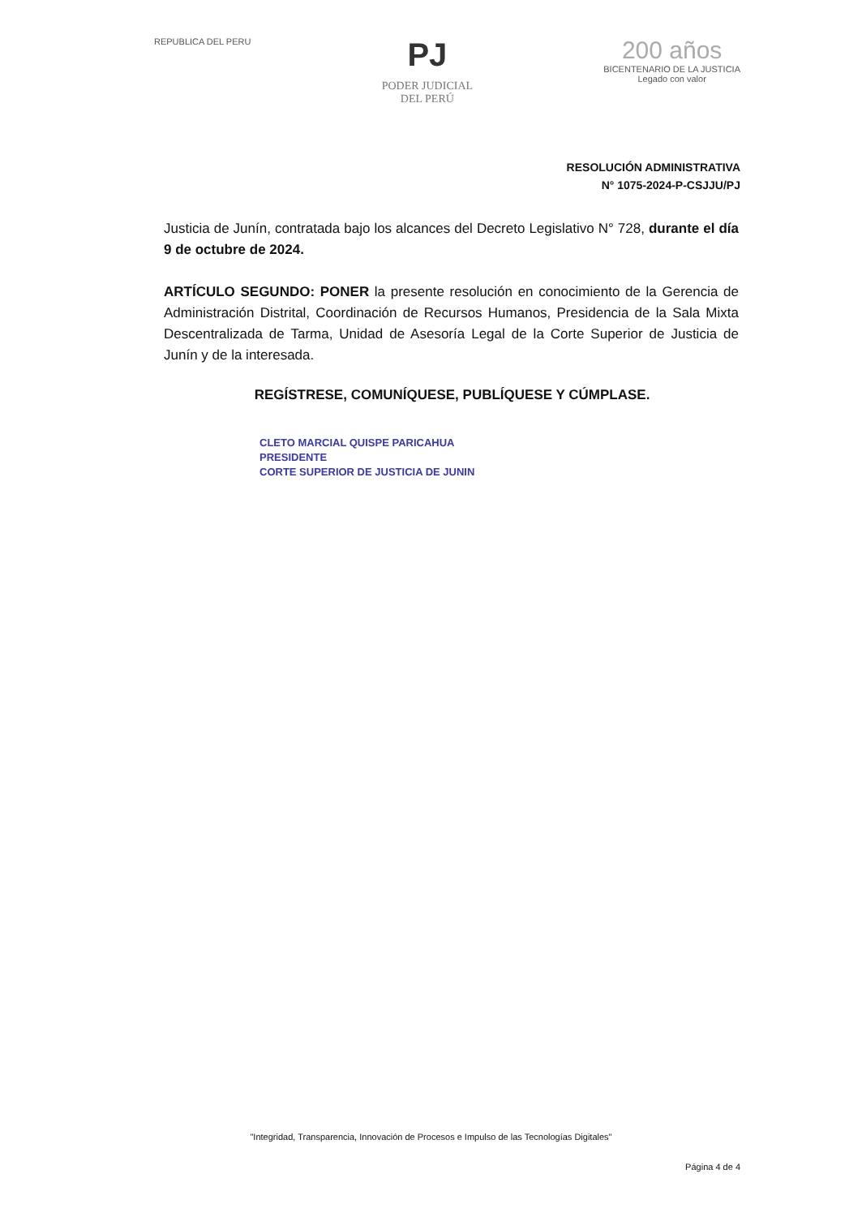REPUBLICA DEL PERU
PJ
PODER JUDICIAL
DEL PERÚ
200 años
BICENTENARIO DE LA JUSTICIA
Legado con valor
RESOLUCIÓN ADMINISTRATIVA
N° 1075-2024-P-CSJJU/PJ
Justicia de Junín, contratada bajo los alcances del Decreto Legislativo N° 728, durante el día 9 de octubre de 2024.
ARTÍCULO SEGUNDO: PONER la presente resolución en conocimiento de la Gerencia de Administración Distrital, Coordinación de Recursos Humanos, Presidencia de la Sala Mixta Descentralizada de Tarma, Unidad de Asesoría Legal de la Corte Superior de Justicia de Junín y de la interesada.
REGÍSTRESE, COMUNÍQUESE, PUBLÍQUESE Y CÚMPLASE.
CLETO MARCIAL QUISPE PARICAHUA
PRESIDENTE
CORTE SUPERIOR DE JUSTICIA DE JUNIN
"Integridad, Transparencia, Innovación de Procesos e Impulso de las Tecnologías Digitales"
Página 4 de 4